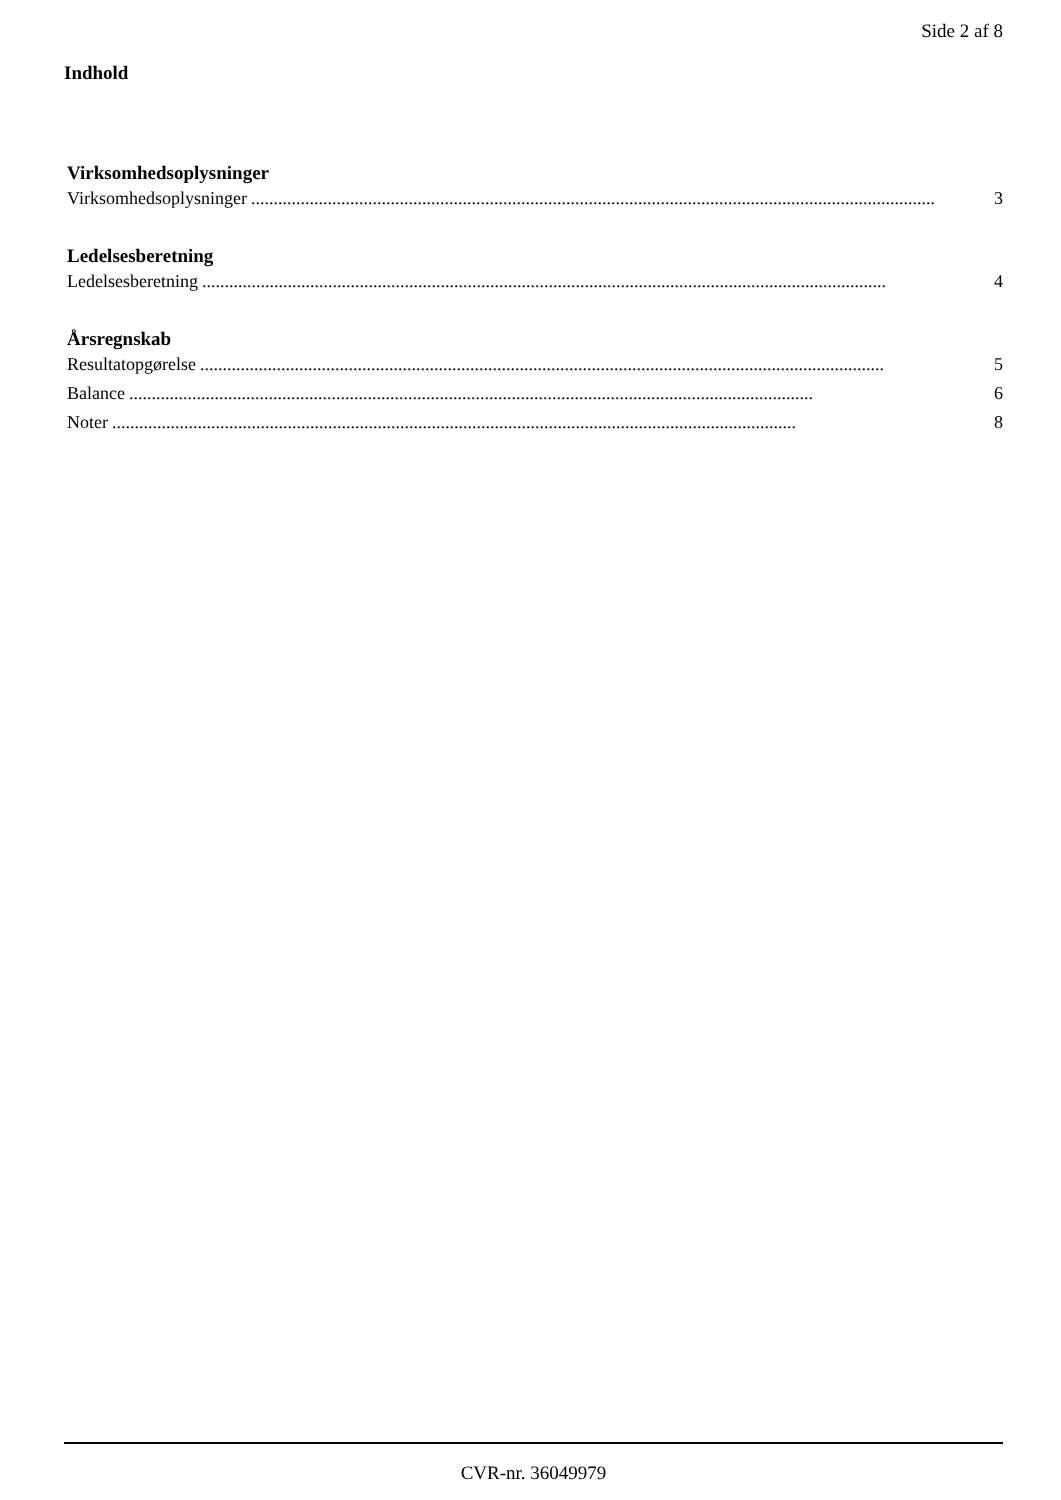Side 2 af 8
Indhold
Virksomhedsoplysninger
Virksomhedsoplysninger........................................................................................................................................................ 3
Ledelsesberetning
Ledelsesberetning........................................................................................................................................................ 4
Årsregnskab
Resultatopgørelse........................................................................................................................................................ 5
Balance........................................................................................................................................................ 6
Noter........................................................................................................................................................ 8
CVR-nr. 36049979